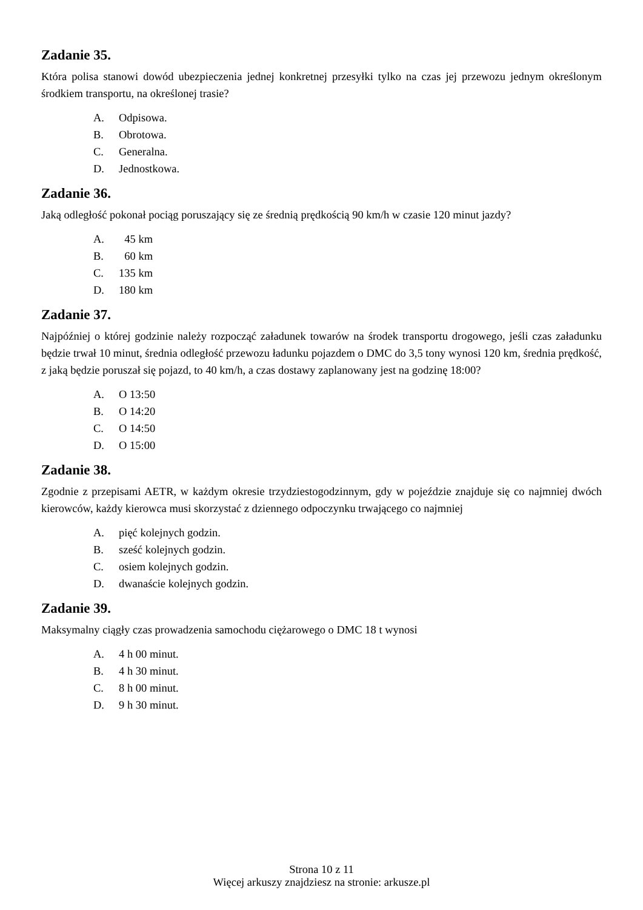Zadanie 35.
Która polisa stanowi dowód ubezpieczenia jednej konkretnej przesyłki tylko na czas jej przewozu jednym określonym środkiem transportu, na określonej trasie?
A. Odpisowa.
B. Obrotowa.
C. Generalna.
D. Jednostkowa.
Zadanie 36.
Jaką odległość pokonał pociąg poruszający się ze średnią prędkością 90 km/h w czasie 120 minut jazdy?
A. 45 km
B. 60 km
C. 135 km
D. 180 km
Zadanie 37.
Najpóźniej o której godzinie należy rozpocząć załadunek towarów na środek transportu drogowego, jeśli czas załadunku będzie trwał 10 minut, średnia odległość przewozu ładunku pojazdem o DMC do 3,5 tony wynosi 120 km, średnia prędkość, z jaką będzie poruszał się pojazd, to 40 km/h, a czas dostawy zaplanowany jest na godzinę 18:00?
A. O 13:50
B. O 14:20
C. O 14:50
D. O 15:00
Zadanie 38.
Zgodnie z przepisami AETR, w każdym okresie trzydziestogodzinnym, gdy w pojeździe znajduje się co najmniej dwóch kierowców, każdy kierowca musi skorzystać z dziennego odpoczynku trwającego co najmniej
A. pięć kolejnych godzin.
B. sześć kolejnych godzin.
C. osiem kolejnych godzin.
D. dwanaście kolejnych godzin.
Zadanie 39.
Maksymalny ciągły czas prowadzenia samochodu ciężarowego o DMC 18 t wynosi
A. 4 h 00 minut.
B. 4 h 30 minut.
C. 8 h 00 minut.
D. 9 h 30 minut.
Strona 10 z 11
Więcej arkuszy znajdziesz na stronie: arkusze.pl